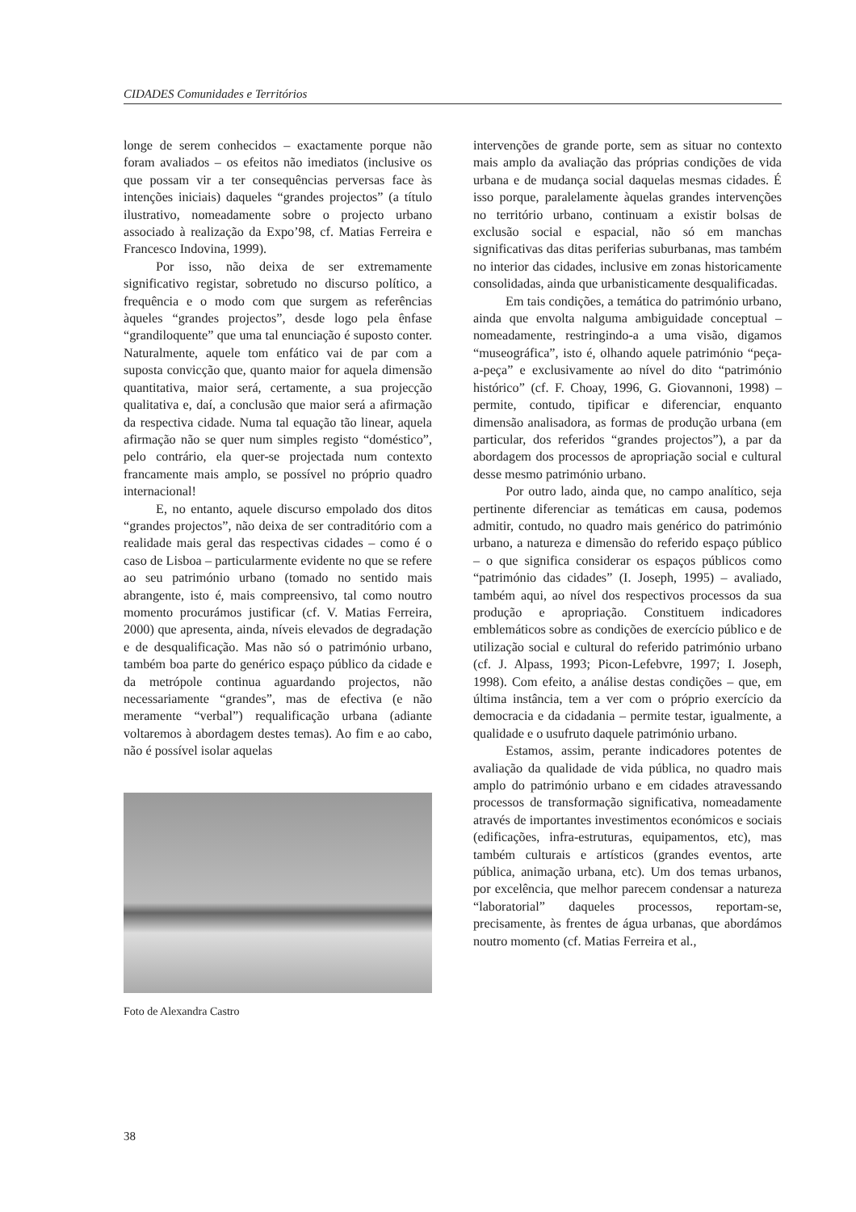CIDADES Comunidades e Territórios
longe de serem conhecidos – exactamente porque não foram avaliados – os efeitos não imediatos (inclusive os que possam vir a ter consequências perversas face às intenções iniciais) daqueles “grandes projectos” (a título ilustrativo, nomeadamente sobre o projecto urbano associado à realização da Expo’98, cf. Matias Ferreira e Francesco Indovina, 1999).
Por isso, não deixa de ser extremamente significativo registar, sobretudo no discurso político, a frequência e o modo com que surgem as referências àqueles “grandes projectos”, desde logo pela ênfase “grandiloquente” que uma tal enunciação é suposto conter. Naturalmente, aquele tom enfático vai de par com a suposta convicção que, quanto maior for aquela dimensão quantitativa, maior será, certamente, a sua projecção qualitativa e, daí, a conclusão que maior será a afirmação da respectiva cidade. Numa tal equação tão linear, aquela afirmação não se quer num simples registo “doméstico”, pelo contrário, ela quer-se projectada num contexto francamente mais amplo, se possível no próprio quadro internacional!
E, no entanto, aquele discurso empolado dos ditos “grandes projectos”, não deixa de ser contraditório com a realidade mais geral das respectivas cidades – como é o caso de Lisboa – particularmente evidente no que se refere ao seu património urbano (tomado no sentido mais abrangente, isto é, mais compreensivo, tal como noutro momento procurámos justificar (cf. V. Matias Ferreira, 2000) que apresenta, ainda, níveis elevados de degradação e de desqualificação. Mas não só o património urbano, também boa parte do genérico espaço público da cidade e da metrópole continua aguardando projectos, não necessariamente “grandes”, mas de efectiva (e não meramente “verbal”) requalificação urbana (adiante voltaremos à abordagem destes temas). Ao fim e ao cabo, não é possível isolar aquelas
Foto de Alexandra Castro
intervenções de grande porte, sem as situar no contexto mais amplo da avaliação das próprias condições de vida urbana e de mudança social daquelas mesmas cidades. É isso porque, paralelamente àquelas grandes intervenções no território urbano, continuam a existir bolsas de exclusão social e espacial, não só em manchas significativas das ditas periferias suburbanas, mas também no interior das cidades, inclusive em zonas historicamente consolidadas, ainda que urbanisticamente desqualificadas.
Em tais condições, a temática do património urbano, ainda que envolta nalguma ambiguidade conceptual – nomeadamente, restringindo-a a uma visão, digamos “museográfica”, isto é, olhando aquele património “peça-a-peça” e exclusivamente ao nível do dito “património histórico” (cf. F. Choay, 1996, G. Giovannoni, 1998) – permite, contudo, tipificar e diferenciar, enquanto dimensão analisadora, as formas de produção urbana (em particular, dos referidos “grandes projectos”), a par da abordagem dos processos de apropriação social e cultural desse mesmo património urbano.
Por outro lado, ainda que, no campo analítico, seja pertinente diferenciar as temáticas em causa, podemos admitir, contudo, no quadro mais genérico do património urbano, a natureza e dimensão do referido espaço público – o que significa considerar os espaços públicos como “património das cidades” (I. Joseph, 1995) – avaliado, também aqui, ao nível dos respectivos processos da sua produção e apropriação. Constituem indicadores emblemáticos sobre as condições de exercício público e de utilização social e cultural do referido património urbano (cf. J. Alpass, 1993; Picon-Lefebvre, 1997; I. Joseph, 1998). Com efeito, a análise destas condições – que, em última instância, tem a ver com o próprio exercício da democracia e da cidadania – permite testar, igualmente, a qualidade e o usufruto daquele património urbano.
Estamos, assim, perante indicadores potentes de avaliação da qualidade de vida pública, no quadro mais amplo do património urbano e em cidades atravessando processos de transformação significativa, nomeadamente através de importantes investimentos económicos e sociais (edificações, infra-estruturas, equipamentos, etc), mas também culturais e artísticos (grandes eventos, arte pública, animação urbana, etc). Um dos temas urbanos, por excelência, que melhor parecem condensar a natureza “laboratorial” daqueles processos, reportam-se, precisamente, às frentes de água urbanas, que abordámos noutro momento (cf. Matias Ferreira et al.,
38